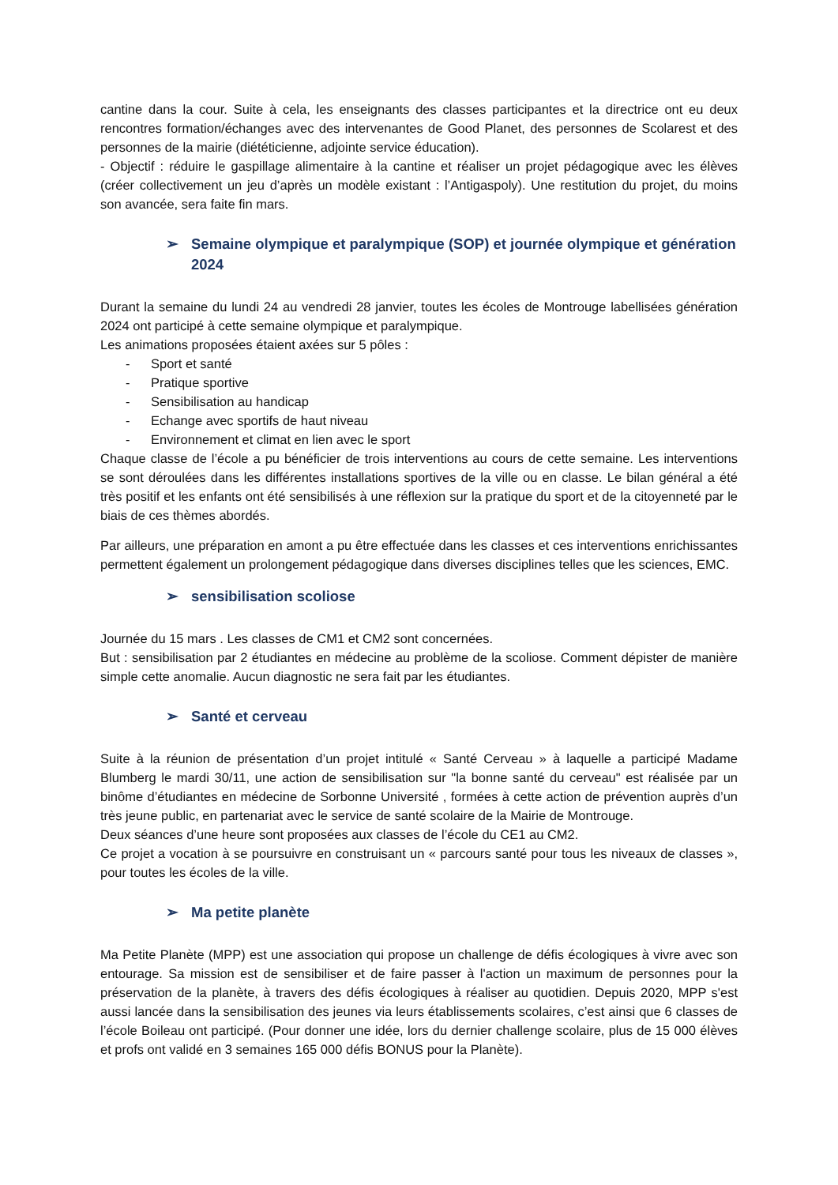cantine dans la cour. Suite à cela, les enseignants des classes participantes et la directrice ont eu deux rencontres formation/échanges avec des intervenantes de Good Planet, des personnes de Scolarest et des personnes de la mairie (diététicienne, adjointe service éducation).
- Objectif : réduire le gaspillage alimentaire à la cantine et réaliser un projet pédagogique avec les élèves (créer collectivement un jeu d’après un modèle existant : l’Antigaspoly). Une restitution du projet, du moins son avancée, sera faite fin mars.
➢ Semaine olympique et paralympique (SOP) et journée olympique et génération 2024
Durant la semaine du lundi 24 au vendredi 28 janvier, toutes les écoles de Montrouge labellisées génération 2024 ont participé à cette semaine olympique et paralympique.
Les animations proposées étaient axées sur 5 pôles :
- Sport et santé
- Pratique sportive
- Sensibilisation au handicap
- Echange avec sportifs de haut niveau
- Environnement et climat en lien avec le sport
Chaque classe de l’école a pu bénéficier de trois interventions au cours de cette semaine. Les interventions se sont déroulées dans les différentes installations sportives de la ville ou en classe. Le bilan général a été très positif et les enfants ont été sensibilisés à une réflexion sur la pratique du sport et de la citoyenneté par le biais de ces thèmes abordés.
Par ailleurs, une préparation en amont a pu être effectuée dans les classes et ces interventions enrichissantes permettent également un prolongement pédagogique dans diverses disciplines telles que les sciences, EMC.
➢ sensibilisation scoliose
Journée du 15 mars . Les classes de CM1 et CM2 sont concernées.
But : sensibilisation par 2 étudiantes en médecine au problème de la scoliose. Comment dépister de manière simple cette anomalie. Aucun diagnostic ne sera fait par les étudiantes.
➢ Santé et cerveau
Suite à la réunion de présentation d’un projet intitulé « Santé Cerveau » à laquelle a participé Madame Blumberg le mardi 30/11, une action de sensibilisation sur "la bonne santé du cerveau" est réalisée par un binôme d’étudiantes en médecine de Sorbonne Université , formées à cette action de prévention auprès d’un très jeune public, en partenariat avec le service de santé scolaire de la Mairie de Montrouge.
Deux séances d’une heure sont proposées aux classes de l’école du CE1 au CM2.
Ce projet a vocation à se poursuivre en construisant un « parcours santé pour tous les niveaux de classes », pour toutes les écoles de la ville.
➢ Ma petite planète
Ma Petite Planète (MPP) est une association qui propose un challenge de défis écologiques à vivre avec son entourage. Sa mission est de sensibiliser et de faire passer à l'action un maximum de personnes pour la préservation de la planète, à travers des défis écologiques à réaliser au quotidien. Depuis 2020, MPP s'est aussi lancée dans la sensibilisation des jeunes via leurs établissements scolaires, c’est ainsi que 6 classes de l’école Boileau ont participé. (Pour donner une idée, lors du dernier challenge scolaire, plus de 15 000 élèves et profs ont validé en 3 semaines 165 000 défis BONUS pour la Planète).